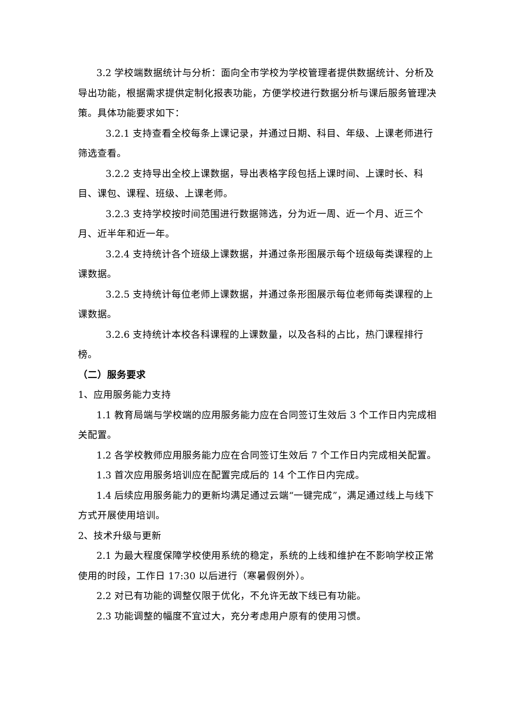3.2 学校端数据统计与分析：面向全市学校为学校管理者提供数据统计、分析及导出功能，根据需求提供定制化报表功能，方便学校进行数据分析与课后服务管理决策。具体功能要求如下：
3.2.1 支持查看全校每条上课记录，并通过日期、科目、年级、上课老师进行筛选查看。
3.2.2 支持导出全校上课数据，导出表格字段包括上课时间、上课时长、科目、课包、课程、班级、上课老师。
3.2.3 支持学校按时间范围进行数据筛选，分为近一周、近一个月、近三个月、近半年和近一年。
3.2.4 支持统计各个班级上课数据，并通过条形图展示每个班级每类课程的上课数据。
3.2.5 支持统计每位老师上课数据，并通过条形图展示每位老师每类课程的上课数据。
3.2.6 支持统计本校各科课程的上课数量，以及各科的占比，热门课程排行榜。
（二）服务要求
1、应用服务能力支持
1.1 教育局端与学校端的应用服务能力应在合同签订生效后 3 个工作日内完成相关配置。
1.2 各学校教师应用服务能力应在合同签订生效后 7 个工作日内完成相关配置。
1.3 首次应用服务培训应在配置完成后的 14 个工作日内完成。
1.4 后续应用服务能力的更新均满足通过云端“一键完成”，满足通过线上与线下方式开展使用培训。
2、技术升级与更新
2.1 为最大程度保障学校使用系统的稳定，系统的上线和维护在不影响学校正常使用的时段，工作日 17:30 以后进行（寒暑假例外）。
2.2 对已有功能的调整仅限于优化，不允许无故下线已有功能。
2.3 功能调整的幅度不宜过大，充分考虑用户原有的使用习惯。